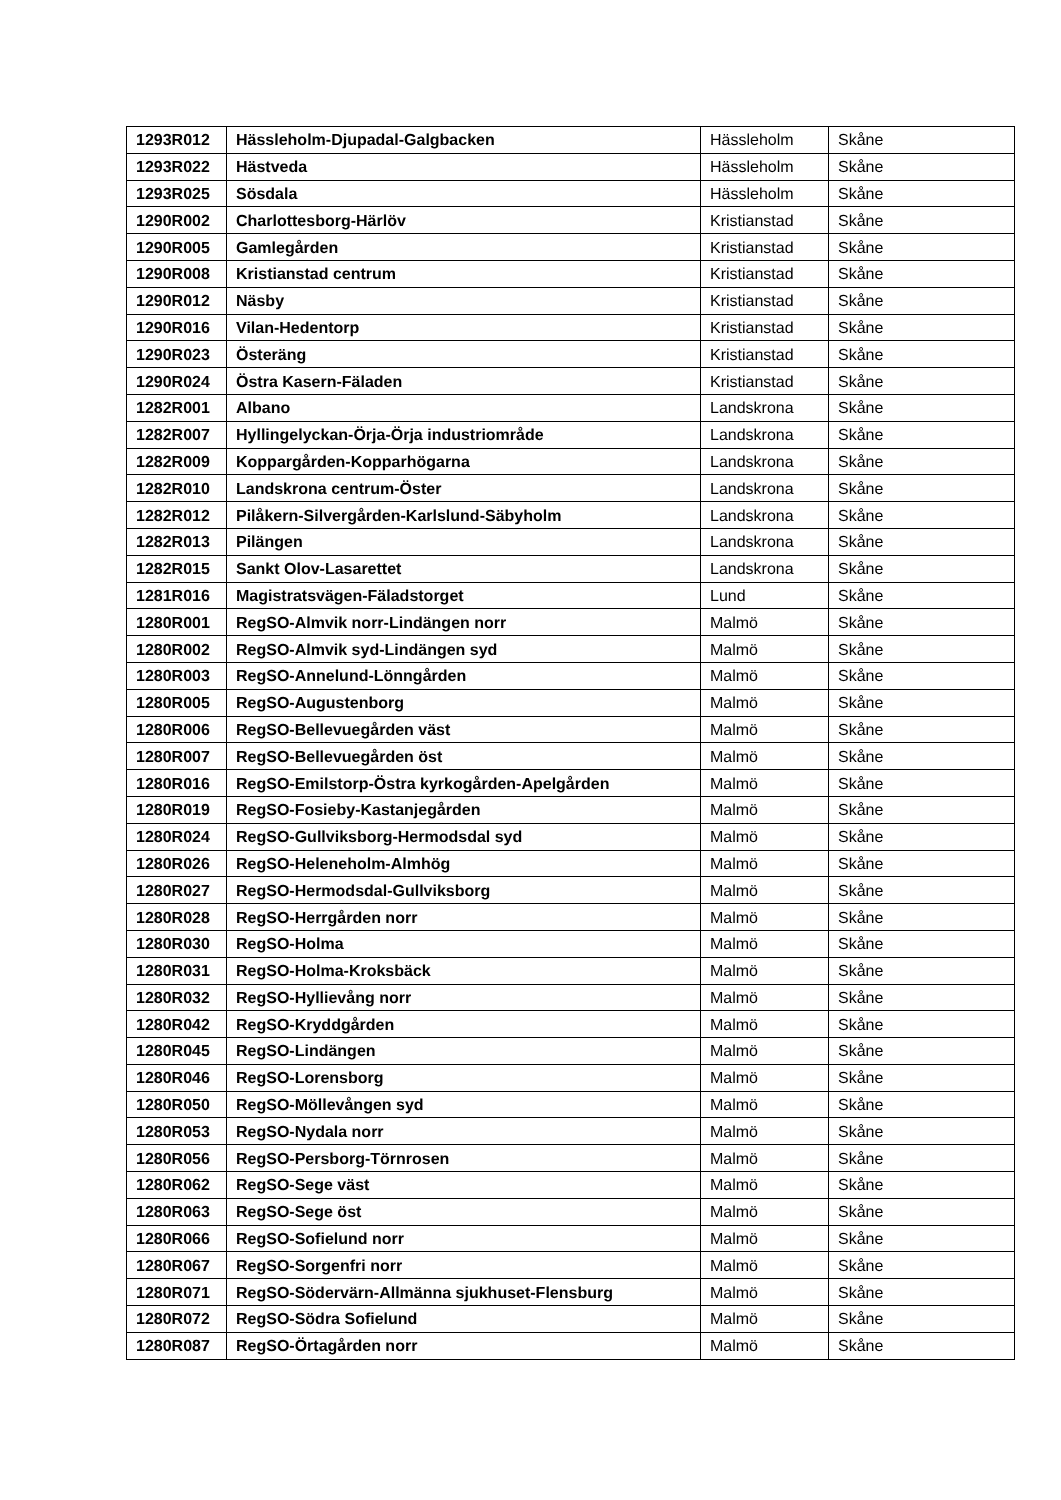| 1293R012 | Hässleholm-Djupadal-Galgbacken | Hässleholm | Skåne |
| 1293R022 | Hästveda | Hässleholm | Skåne |
| 1293R025 | Sösdala | Hässleholm | Skåne |
| 1290R002 | Charlottesborg-Härlöv | Kristianstad | Skåne |
| 1290R005 | Gamlegården | Kristianstad | Skåne |
| 1290R008 | Kristianstad centrum | Kristianstad | Skåne |
| 1290R012 | Näsby | Kristianstad | Skåne |
| 1290R016 | Vilan-Hedentorp | Kristianstad | Skåne |
| 1290R023 | Österäng | Kristianstad | Skåne |
| 1290R024 | Östra Kasern-Fäladen | Kristianstad | Skåne |
| 1282R001 | Albano | Landskrona | Skåne |
| 1282R007 | Hyllingelyckan-Örja-Örja industriområde | Landskrona | Skåne |
| 1282R009 | Koppargården-Kopparhögarna | Landskrona | Skåne |
| 1282R010 | Landskrona centrum-Öster | Landskrona | Skåne |
| 1282R012 | Pilåkern-Silvergården-Karlslund-Säbyholm | Landskrona | Skåne |
| 1282R013 | Pilängen | Landskrona | Skåne |
| 1282R015 | Sankt Olov-Lasarettet | Landskrona | Skåne |
| 1281R016 | Magistratsvägen-Fäladstorget | Lund | Skåne |
| 1280R001 | RegSO-Almvik norr-Lindängen norr | Malmö | Skåne |
| 1280R002 | RegSO-Almvik syd-Lindängen syd | Malmö | Skåne |
| 1280R003 | RegSO-Annelund-Lönngården | Malmö | Skåne |
| 1280R005 | RegSO-Augustenborg | Malmö | Skåne |
| 1280R006 | RegSO-Bellevuegården väst | Malmö | Skåne |
| 1280R007 | RegSO-Bellevuegården öst | Malmö | Skåne |
| 1280R016 | RegSO-Emilstorp-Östra kyrkogården-Apelgården | Malmö | Skåne |
| 1280R019 | RegSO-Fosieby-Kastanjegården | Malmö | Skåne |
| 1280R024 | RegSO-Gullviksborg-Hermodsdal syd | Malmö | Skåne |
| 1280R026 | RegSO-Heleneholm-Almhög | Malmö | Skåne |
| 1280R027 | RegSO-Hermodsdal-Gullviksborg | Malmö | Skåne |
| 1280R028 | RegSO-Herrgården norr | Malmö | Skåne |
| 1280R030 | RegSO-Holma | Malmö | Skåne |
| 1280R031 | RegSO-Holma-Kroksbäck | Malmö | Skåne |
| 1280R032 | RegSO-Hyllievång norr | Malmö | Skåne |
| 1280R042 | RegSO-Kryddgården | Malmö | Skåne |
| 1280R045 | RegSO-Lindängen | Malmö | Skåne |
| 1280R046 | RegSO-Lorensborg | Malmö | Skåne |
| 1280R050 | RegSO-Möllevången syd | Malmö | Skåne |
| 1280R053 | RegSO-Nydala norr | Malmö | Skåne |
| 1280R056 | RegSO-Persborg-Törnrosen | Malmö | Skåne |
| 1280R062 | RegSO-Sege väst | Malmö | Skåne |
| 1280R063 | RegSO-Sege öst | Malmö | Skåne |
| 1280R066 | RegSO-Sofielund norr | Malmö | Skåne |
| 1280R067 | RegSO-Sorgenfri norr | Malmö | Skåne |
| 1280R071 | RegSO-Södervärn-Allmänna sjukhuset-Flensburg | Malmö | Skåne |
| 1280R072 | RegSO-Södra Sofielund | Malmö | Skåne |
| 1280R087 | RegSO-Örtagården norr | Malmö | Skåne |